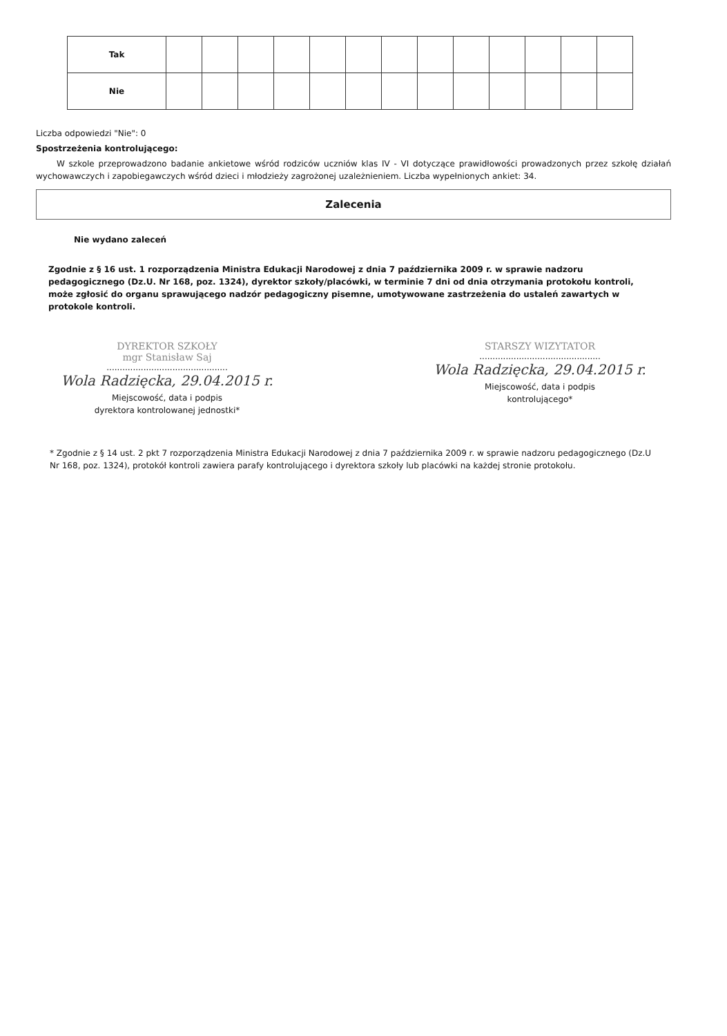| Tak | | | | | | | | | | | | | |
| Nie | | | | | | | | | | | | | |
Liczba odpowiedzi "Nie": 0
Spostrzeżenia kontrolującego:
W szkole przeprowadzono badanie ankietowe wśród rodziców uczniów klas IV - VI dotyczące prawidłowości prowadzonych przez szkołę działań wychowawczych i zapobiegawczych wśród dzieci i młodzieży zagrożonej uzależnieniem. Liczba wypełnionych ankiet: 34.
Zalecenia
Nie wydano zaleceń
Zgodnie z § 16 ust. 1 rozporządzenia Ministra Edukacji Narodowej z dnia 7 października 2009 r. w sprawie nadzoru pedagogicznego (Dz.U. Nr 168, poz. 1324), dyrektor szkoły/placówki, w terminie 7 dni od dnia otrzymania protokołu kontroli, może zgłosić do organu sprawującego nadzór pedagogiczny pisemne, umotywowane zastrzeżenia do ustaleń zawartych w protokole kontroli.
DYREKTOR SZKOŁY
mgr Stanisław Saj
..............................................
Wola Radzięcka, 29.04.2015 r.
Miejscowość, data i podpis
dyrektora kontrolowanej jednostki*
STARSZY WIZYTATOR
..............................................
Wola Radzięcka, 29.04.2015 r.
Miejscowość, data i podpis
kontrolującego*
* Zgodnie z § 14 ust. 2 pkt 7 rozporządzenia Ministra Edukacji Narodowej z dnia 7 października 2009 r. w sprawie nadzoru pedagogicznego (Dz.U Nr 168, poz. 1324), protokół kontroli zawiera parafy kontrolującego i dyrektora szkoły lub placówki na każdej stronie protokołu.